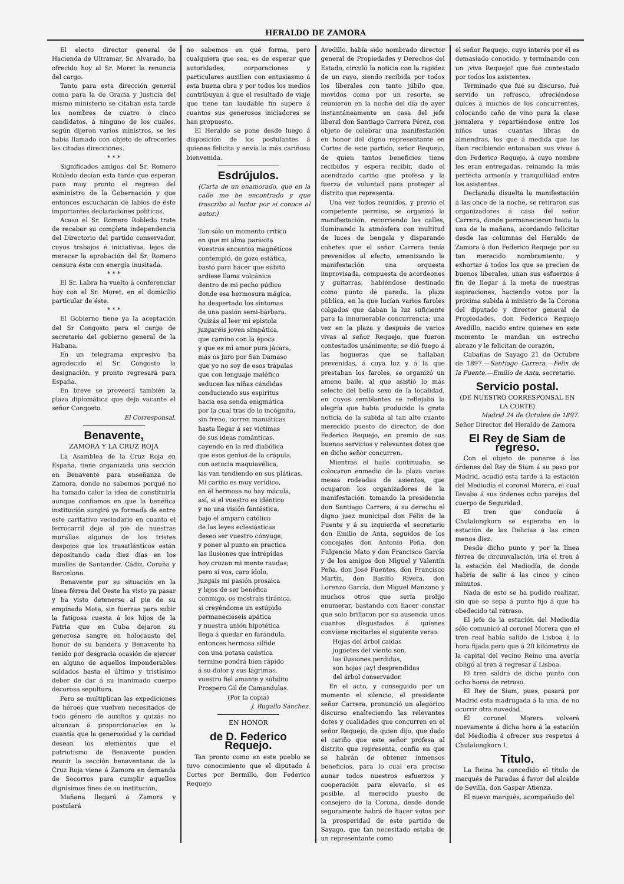HERALDO DE ZAMORA
El electo director general de Hacienda de Ultramar, Sr. Alvarado, ha ofrecido hoy al Sr. Moret la renuncia del cargo.
Tanto para esta dirección general como para la de Gracia y Justicia del mismo ministerio se citaban esta tarde los nombres de cuatro ó cinco candidatos, á ninguno de los cuales, según dijeron varios ministros, se les había llamado con objeto de ofrecerles las citadas direcciones.
* * *
Significados amigos del Sr. Romero Robledo decían esta tarde que esperan para muy pronto el regreso del exministro de la Gobernación y que entonces escucharán de labios de éste importantes declaraciones políticas.
Acaso el Sr. Romero Robledo trate de recabar su completa independencia del Directorio del partido conservador, cuyos trabajos é iniciativas, lejos de merecer la aprobación del Sr. Romero censura éste con energía inusitada.
* * *
El Sr. Labra ha vuelto á conferenciar hoy con el Sr. Moret, en el domicilio particular de éste.
* * *
El Gobierno tiene ya la aceptación del Sr Congosto para el cargo de secretario del gobierno general de la Habana.
En un telegrama expresivo ha agradecido el Sr. Congosto la designación, y pronto regresará para España.
En breve se proveerá también la plaza diplomática que deja vacante el señor Congosto.
El Corresponsal.
Benavente,
ZAMORA Y LA CRUZ ROJA
La Asamblea de la Cruz Roja en España, tiene organizada una sección en Benavente para enseñanza de Zamora, donde no sabemos porqué no ha tomado calor la idea de constituirla aunque confiamos en que la benéfica institución surgirá ya formada de entre este caritativo vecindario en cuanto el ferrocarril deje al pie de nuestras murallas algunos de los tristes despojos que los trasatlánticos están depositando cada diez días en los muelles de Santander, Cádiz, Coruña y Barcelona.
Benavente por su situación en la línea férrea del Oeste ha visto ya pasar y ha visto detenerse al pie de su empinada Mota, sin fuerzas para subir la fatigosa cuesta á los hijos de la Patria que en Cuba dejaron su generosa sangre en holocausto del honor de su bandera y Benavente ha tenido por desgracia ocasión de ejercer en alguno de aquellos imponderables soldados hasta el último y tristísimo deber de dar á su inanimado cuerpo decorosa sepultura.
Pero se multiplican las expediciones de héroes que vuelven necesitados de todo género de auxilios y quizás no alcanzan á proporcionarles en la cuantía que la generosidad y la caridad desean los elementos que el patriotismo de Benavente pueden reunir la sección benaventana de la Cruz Roja viene á Zamora en demanda de Socorros para cumplir aquellos dignisimos fines de su institución.
Mañana llegará á Zamora y postulará
no sabemos en qué forma, pero cualquiera que sea, es de esperar que autoridades, corporaciones y particulares auxilien con entusiasmo á esta buena obra y por todos los medios contribuyan á que el resultado de viaje que tiene tan laudable fin supere á cuantos sus generosos iniciadores se han propuesto.
El Heraldo se pone desde luego á disposición de los postulantes á quienes felicita y envía la más cariñosa bienvenida.
Esdrújulos.
(Carta de un enamorado, que en la calle me he encontrado y que trascribo al lector por si conoce al autor.)
Tan sólo un momento crítico
en que mi alma parásita
vuestros encantos magnéticos
contempló, de gozo estática,
bastó para hacer que súbito
ardiese llama volcánica
dentro de mi pecho púdico
donde esa hermosura mágica,
ha despertado los síntomas
de una pasión semi-bárbara.
Quizás al leer mi epistola
juzgaréis joven simpática,
que camino con la época
y que es mi amor pura jácara,
más os juro por San Damaso
que yo no soy de esos trápalas
que con lenguaje maléfico
seducen las niñas cándidas
conduciendo sus espiritus
hacia esa senda enigmática
por la cual tras de lo incógnito,
sin freno, corren maniáticas
hasta llegar á ser víctimas
de sus ideas románticas,
cayendo en la red diabólica
que esos genios de la crápula,
con astucia maquiavélica,
las van tendiendo en sus pláticas.
Mi cariño es muy verídico,
en él hermosa no hay mácula,
así, si el vuestro es idéntico
y no una visión fantástica,
bajo el amparo católico
de las leyes eclesiásticas
deseo ser vuestro cónyuge,
y poner al punto en practica
las ilusiones que intrépidas
hoy cruzan mi mente raudas;
pero si vos, caro ídolo,
juzgais mi pasión prosaica
y lejos de ser benéfica
conmigo, os mostrais tiránica,
si creyéndome un estúpido
permaneciéseis apática
y nuestra unión hipotética
llega á quedar en farándula,
entonces hermosa silfide
con una potasa caústica
termino pondrá bien rápido
á su dolor y sus lágrimas,
vuestro fiel amante y súbdito
Prospero Gil de Camandulas.
(Por la copia)
J. Bugallo Sánchez.
EN HONOR
de D. Federico Requejo.
Tan pronto como en este pueblo se tuvo conocimiento que el diputado á Cortes por Bermillo, don Federico Requejo
Avedillo, había sido nombrado director general de Propiedades y Derechos del Estado, circuló la noticia con la rapidez de un rayo, siendo recibida por todos los liberales con tanto júbilo que, movidos como por un resorte, se reunieron en la noche del día de ayer instantáneamente en casa del jefe liberal don Santiago Carrera Pérez, con objeto de celebrar una manifestación en honor del digno representante en Cortes de este partido, señor Requejo, de quien tantos beneficios tiene recibidos y espera recibir, dado el acendrado cariño que profesa y la fuerza de voluntad para proteger al distrito que representa.
Una vez todos reunidos, y previo el competente permiso, se organizó la manifestación, recorriendo las calles, iluminando la atmósfera con multitud de luces de bengala y disparando cohetes que el señor Carrera tenía prevenidos al efecto, amenizando la manifestación una orquesta improvisada, compuesta de acordeones y guitarras, habiéndose destinado como punto de parada, la plaza pública, en la que lucían varios faroles colgados que daban la luz suficiente para la innumerable concurrencia; una vez en la plaza y después de varios vivas al señor Requejo, que fueron contestados unánimente, se dió fuego á las hogueras que se hallaban prevenidas, á cuya luz y á la que prestaban los faroles, se organizó un ameno baile, al que asistió lo más selecto del bello sexo de la localidad, en cuyos semblantes se reflejaba la alegría que había producido la grata noticia de la subida al tan alto cuanto merecido puesto de director, de don Federico Requejo, en premio de sus buenos servicios y relevantes dotes que en dicho señor concurren.
Mientras el baile continuaba, se colocaron enmedio de la plaza varias mesas rodeadas de asientos, que ocuparon los organizadores de la manifestación, tomando la presidencia don Santiago Carrera, á su derecha el digno juez municipal don Félix de la Fuente y á su izquierda el secretario don Emilio de Anta, seguidos de los concejales don Antonio Peña, don Fulgencio Mato y don Francisco García y de los amigos don Miguel y Valentín Peña, don José Fuentes, don Francisco Martín, don Basilio Rivera, don Lorenzo García, don Miguel Manzano y muchos otros que sería prolijo enumerar, bastando con hacer constar que solo brillaron por su ausencia unos cuantos disgustados á quienes conviene recitarles el siguiente verso:
Hojas del árbol caidas
juguetes del viento son,
las ilusiones perdidas,
son hojas ¡ay! desprendidas
del árbol conservador.
En el acto, y conseguido por un momento el silencio, el presidente señor Carrera, pronunció un alegórico discurso enalteciendo las relevantes dotes y cualidades que concurren en el señor Requejo, de quien dijo, que dado el cariño que este señor profesa al distrito que representa, confía en que se habrán de obtener inmensos beneficios, para lo cual era preciso aunar todos nuestros esfuerzos y cooperación para elevarlo, si es posible, al merecido puesto de consejero de la Corona, desde donde seguramente habrá de hacer votos por la prosperidad de este partido de Sayago, que tan necesitado estaba de un representante como
el señor Requejo, cuyo interés por él es demasiado conocido, y terminando con un ¡viva Requejo! que fué contestado por todos los asistentes.
Terminado que fué su discurso, fué servido un refresco, ofreciéndose dulces á muchos de los concurrentes, colocando caño de vino para la clase jornalera y repartiéndose entre los niños unas cuantas libras de almendras, los que á medida que las iban recibiendo entonaban sus vivas á don Federico Requejo, á cuyo nombre les eran entregadas, reinando la más perfecta armonía y tranquilidad entre los asistentes.
Declarada disuelta la manifestación á las once de la noche, se retiraron sus organizadores á casa del señor Carrera, donde permanecieron hasta la una de la mañana, acordando felicitar desde las columnas del Heraldo de Zamora á don Federico Requejo por su tan merecido nombramiento, y exhortar á todos los que se precien de buenos liberales, unan sus esfuerzos á fin de llegar á la meta de nuestras aspiraciones, haciendo votos por la próxima subida á ministro de la Corona del diputado y director general de Propiedades, don Federico Requejo Avedillo, nacido entre quienes en este momento le mandan un estrecho abrazo y le felicitan de corazón.
Cabañas de Sayago 21 de Octubre de 1897.—Santiago Carrera.—Felix de la Fuente.—Emilio de Anta, secretario.
Servicio postal.
(DE NUESTRO CORRESPONSAL EN LA CORTE)
Madrid 24 de Octubre de 1897.
Señor Director del Heraldo de Zamora
El Rey de Siam de regreso.
Con el objeto de ponerse á las órdenes del Rey de Siam á su paso por Madrid, acudió esta tarde á la estación del Mediodía el coronel Morera, el cual llevaba á sus órdenes ocho parejas del cuerpo de Seguridad.
El tren que conducía á Chulalongkorn se esperaba en la estación de las Delicias á las cinco menos diez.
Desde dicho punto y por la línea férrea de circunvalación, iría el tren á la estación del Mediodía, de donde habría de salir á las cinco y cinco minutos.
Nada de esto se ha podido realizar, sin que se sepa á punto fijo á que ha obedecido tal retraso.
El jefe de la estación del Mediodía sólo comunicó al coronel Morera que el tren real había salido de Lisboa á la hora fijada pero que á 20 kilómetros de la capital del vecino Reino una avería obligó al tren á regresar á Lisboa.
El tren saldrá de dicho punto con ocho horas de retraso.
El Rey de Siam, pues, pasará por Madrid esta madrugada á la una, de no ocurrir otra novedad.
El coronel Morera volverá nuevamente á dicha hora á la estación del Mediodía á ofrecer sus respetos á Chulalongkorn I.
Titulo.
La Reina ha concedido el título de marqués de Paradas á favor del alcalde de Sevilla, don Gaspar Atienza.
El nuevo marqués, acompañado del